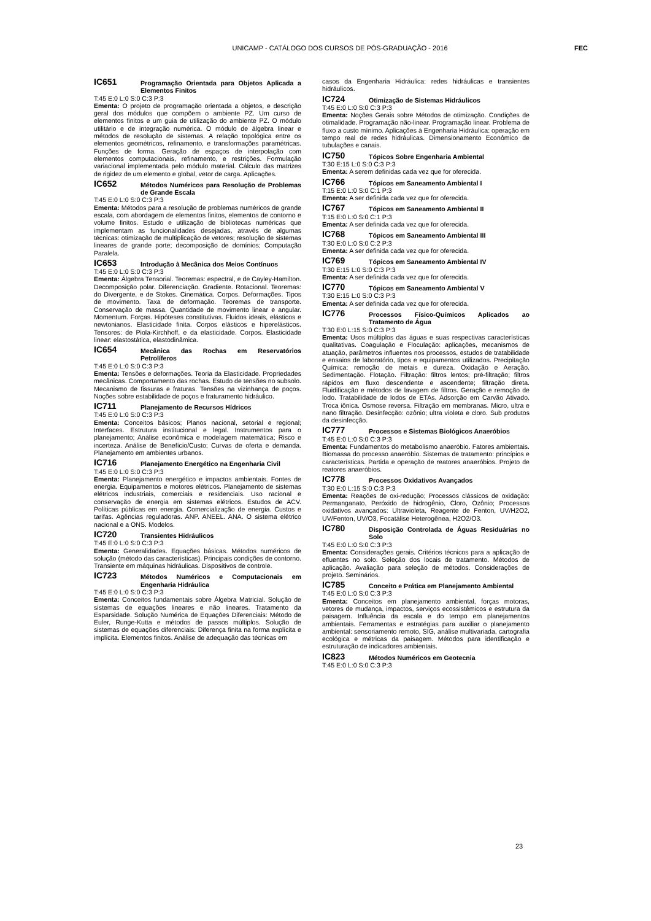UNICAMP - CATÁLOGO DOS CURSOS DE PÓS-GRADUAÇÃO - 2016
FEC
IC651 Programação Orientada para Objetos Aplicada a Elementos Finitos
T:45 E:0 L:0 S:0 C:3 P:3
Ementa: O projeto de programação orientada a objetos, e descrição geral dos módulos que compõem o ambiente PZ. Um curso de elementos finitos e um guia de utilização do ambiente PZ. O módulo utilitário e de integração numérica. O módulo de álgebra linear e métodos de resolução de sistemas. A relação topológica entre os elementos geométricos, refinamento, e transformações paramétricas. Funções de forma. Geração de espaços de interpolação com elementos computacionais, refinamento, e restrições. Formulação variacional implementada pelo módulo material. Cálculo das matrizes de rigidez de um elemento e global, vetor de carga. Aplicações.
IC652 Métodos Numéricos para Resolução de Problemas de Grande Escala
T:45 E:0 L:0 S:0 C:3 P:3
Ementa: Métodos para a resolução de problemas numéricos de grande escala, com abordagem de elementos finitos, elementos de contorno e volume finitos. Estudo e utilização de bibliotecas numéricas que implementam as funcionalidades desejadas, através de algumas técnicas: otimização de multiplicação de vetores; resolução de sistemas lineares de grande porte; decomposição de domínios; Computação Paralela.
IC653 Introdução à Mecânica dos Meios Contínuos
T:45 E:0 L:0 S:0 C:3 P:3
Ementa: Álgebra Tensorial. Teoremas: espectral, e de Cayley-Hamilton. Decomposição polar. Diferenciação. Gradiente. Rotacional. Teoremas: do Divergente, e de Stokes. Cinemática. Corpos. Deformações. Tipos de movimento. Taxa de deformação. Teoremas de transporte. Conservação de massa. Quantidade de movimento linear e angular. Momentum. Forças. Hipóteses constitutivas. Fluidos ideais, elásticos e newtonianos. Elasticidade finita. Corpos elásticos e hiperelásticos. Tensores: de Piola-Kirchhoff, e da elasticidade. Corpos. Elasticidade linear: elastostática, elastodinâmica.
IC654 Mecânica das Rochas em Reservatórios Petrolíferos
T:45 E:0 L:0 S:0 C:3 P:3
Ementa: Tensões e deformações. Teoria da Elasticidade. Propriedades mecânicas. Comportamento das rochas. Estudo de tensões no subsolo. Mecanismo de fissuras e fraturas. Tensões na vizinhança de poços. Noções sobre estabilidade de poços e fraturamento hidráulico.
IC711 Planejamento de Recursos Hídricos
T:45 E:0 L:0 S:0 C:3 P:3
Ementa: Conceitos básicos; Planos nacional, setorial e regional; Interfaces. Estrutura institucional e legal. Instrumentos para o planejamento; Análise econômica e modelagem matemática; Risco e incerteza. Análise de Benefício/Custo; Curvas de oferta e demanda. Planejamento em ambientes urbanos.
IC716 Planejamento Energético na Engenharia Civil
T:45 E:0 L:0 S:0 C:3 P:3
Ementa: Planejamento energético e impactos ambientais. Fontes de energia. Equipamentos e motores elétricos. Planejamento de sistemas elétricos industriais, comerciais e residenciais. Uso racional e conservação de energia em sistemas elétricos. Estudos de ACV. Políticas públicas em energia. Comercialização de energia. Custos e tarifas. Agências reguladoras. ANP. ANEEL. ANA. O sistema elétrico nacional e a ONS. Modelos.
IC720 Transientes Hidráulicos
T:45 E:0 L:0 S:0 C:3 P:3
Ementa: Generalidades. Equações básicas. Métodos numéricos de solução (método das características). Principais condições de contorno. Transiente em máquinas hidráulicas. Dispositivos de controle.
IC723 Métodos Numéricos e Computacionais em Engenharia Hidráulica
T:45 E:0 L:0 S:0 C:3 P:3
Ementa: Conceitos fundamentais sobre Álgebra Matricial. Solução de sistemas de equações lineares e não lineares. Tratamento da Esparsidade. Solução Numérica de Equações Diferenciais: Método de Euler, Runge-Kutta e métodos de passos múltiplos. Solução de sistemas de equações diferenciais: Diferença finita na forma explícita e implícita. Elementos finitos. Análise de adequação das técnicas em
casos da Engenharia Hidráulica: redes hidráulicas e transientes hidráulicos.
IC724 Otimização de Sistemas Hidráulicos
T:45 E:0 L:0 S:0 C:3 P:3
Ementa: Noções Gerais sobre Métodos de otimização. Condições de otimalidade. Programação não-linear. Programação linear. Problema de fluxo a custo mínimo. Aplicações à Engenharia Hidráulica: operação em tempo real de redes hidráulicas. Dimensionamento Econômico de tubulações e canais.
IC750 Tópicos Sobre Engenharia Ambiental
T:30 E:15 L:0 S:0 C:3 P:3
Ementa: A serem definidas cada vez que for oferecida.
IC766 Tópicos em Saneamento Ambiental I
T:15 E:0 L:0 S:0 C:1 P:3
Ementa: A ser definida cada vez que for oferecida.
IC767 Tópicos em Saneamento Ambiental II
T:15 E:0 L:0 S:0 C:1 P:3
Ementa: A ser definida cada vez que for oferecida.
IC768 Tópicos em Saneamento Ambiental III
T:30 E:0 L:0 S:0 C:2 P:3
Ementa: A ser definida cada vez que for oferecida.
IC769 Tópicos em Saneamento Ambiental IV
T:30 E:15 L:0 S:0 C:3 P:3
Ementa: A ser definida cada vez que for oferecida.
IC770 Tópicos em Saneamento Ambiental V
T:30 E:15 L:0 S:0 C:3 P:3
Ementa: A ser definida cada vez que for oferecida.
IC776 Processos Físico-Químicos Aplicados ao Tratamento de Água
T:30 E:0 L:15 S:0 C:3 P:3
Ementa: Usos múltiplos das águas e suas respectivas características qualitativas. Coagulação e Floculação: aplicações, mecanismos de atuação, parâmetros influentes nos processos, estudos de tratabilidade e ensaios de laboratório, tipos e equipamentos utilizados. Precipitação Química: remoção de metais e dureza. Oxidação e Aeração. Sedimentação. Flotação. Filtração: filtros lentos; pré-filtração; filtros rápidos em fluxo descendente e ascendente; filtração direta. Fluidificação e métodos de lavagem de filtros. Geração e remoção de lodo. Tratabilidade de lodos de ETAs. Adsorção em Carvão Ativado. Troca iônica. Osmose reversa. Filtração em membranas. Micro, ultra e nano filtração. Desinfecção: ozônio; ultra violeta e cloro. Sub produtos da desinfecção.
IC777 Processos e Sistemas Biológicos Anaeróbios
T:45 E:0 L:0 S:0 C:3 P:3
Ementa: Fundamentos do metabolismo anaeróbio. Fatores ambientais. Biomassa do processo anaeróbio. Sistemas de tratamento: princípios e características. Partida e operação de reatores anaeróbios. Projeto de reatores anaeróbios.
IC778 Processos Oxidativos Avançados
T:30 E:0 L:15 S:0 C:3 P:3
Ementa: Reações de oxi-redução; Processos clássicos de oxidação: Permanganato, Peróxido de hidrogênio, Cloro, Ozônio; Processos oxidativos avançados: Ultravioleta, Reagente de Fenton, UV/H2O2, UV/Fenton, UV/O3, Focatálise Heterogênea, H2O2/O3.
IC780 Disposição Controlada de Águas Residuárias no Solo
T:45 E:0 L:0 S:0 C:3 P:3
Ementa: Considerações gerais. Critérios técnicos para a aplicação de efluentes no solo. Seleção dos locais de tratamento. Métodos de aplicação. Avaliação para seleção de métodos. Considerações de projeto. Seminários.
IC785 Conceito e Prática em Planejamento Ambiental
T:45 E:0 L:0 S:0 C:3 P:3
Ementa: Conceitos em planejamento ambiental, forças motoras, vetores de mudança, impactos, serviços ecossistêmicos e estrutura da paisagem. Influência da escala e do tempo em planejamentos ambientais. Ferramentas e estratégias para auxiliar o planejamento ambiental: sensoriamento remoto, SIG, análise multivariada, cartografia ecológica e métricas da paisagem. Métodos para identificação e estruturação de indicadores ambientais.
IC823 Métodos Numéricos em Geotecnia
T:45 E:0 L:0 S:0 C:3 P:3
23